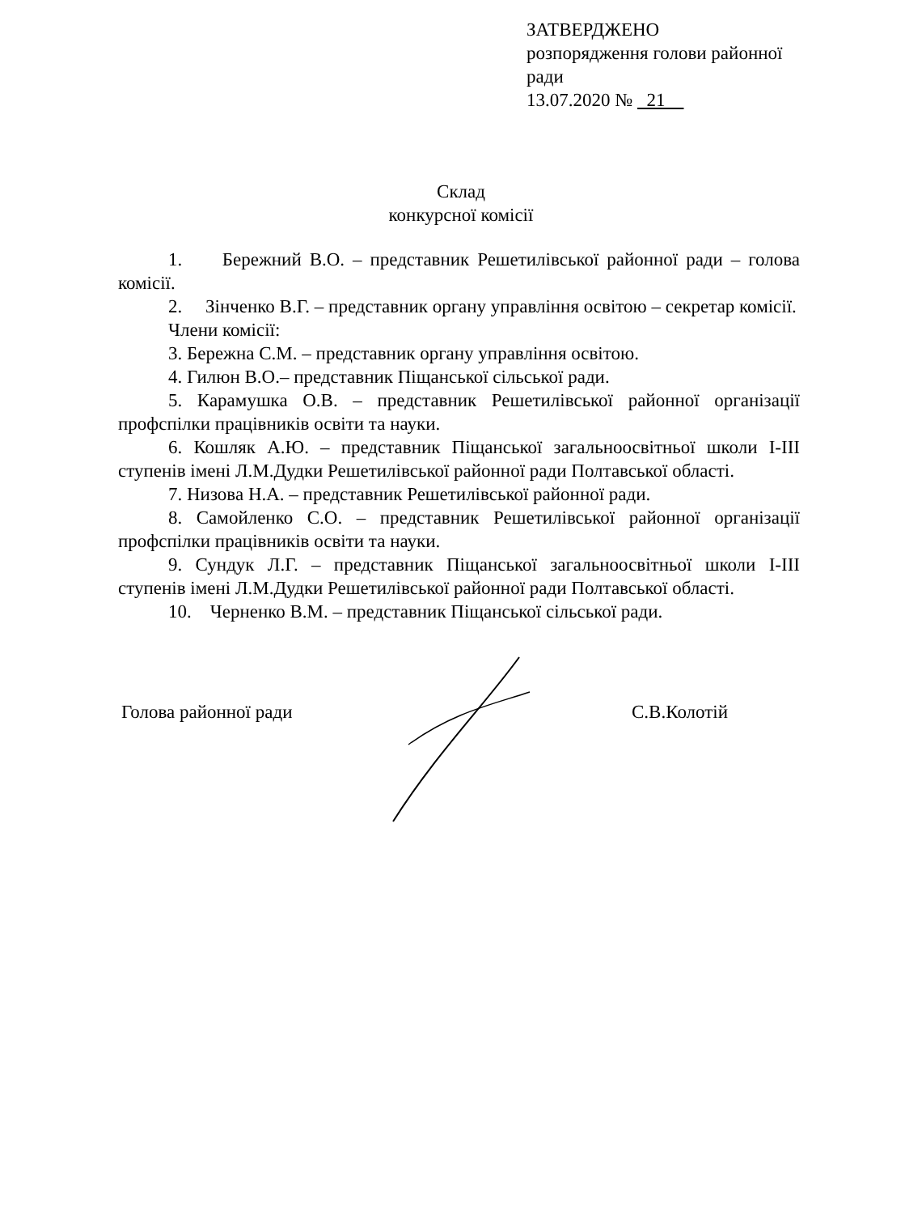ЗАТВЕРДЖЕНО
розпорядження голови районної ради
13.07.2020 № 21
Склад
конкурсної комісії
1. Бережний В.О. – представник Решетилівської районної ради – голова комісії.
2. Зінченко В.Г. – представник органу управління освітою – секретар комісії.
Члени комісії:
3. Бережна С.М. – представник органу управління освітою.
4. Гилюн В.О.– представник Піщанської сільської ради.
5. Карамушка О.В. – представник Решетилівської районної організації профспілки працівників освіти та науки.
6. Кошляк А.Ю. – представник Піщанської загальноосвітньої школи І-ІІІ ступенів імені Л.М.Дудки Решетилівської районної ради Полтавської області.
7. Низова Н.А. – представник Решетилівської районної ради.
8. Самойленко С.О. – представник Решетилівської районної організації профспілки працівників освіти та науки.
9. Сундук Л.Г. – представник Піщанської загальноосвітньої школи І-ІІІ ступенів імені Л.М.Дудки Решетилівської районної ради Полтавської області.
10. Черненко В.М. – представник Піщанської сільської ради.
Голова районної ради С.В.Колотій